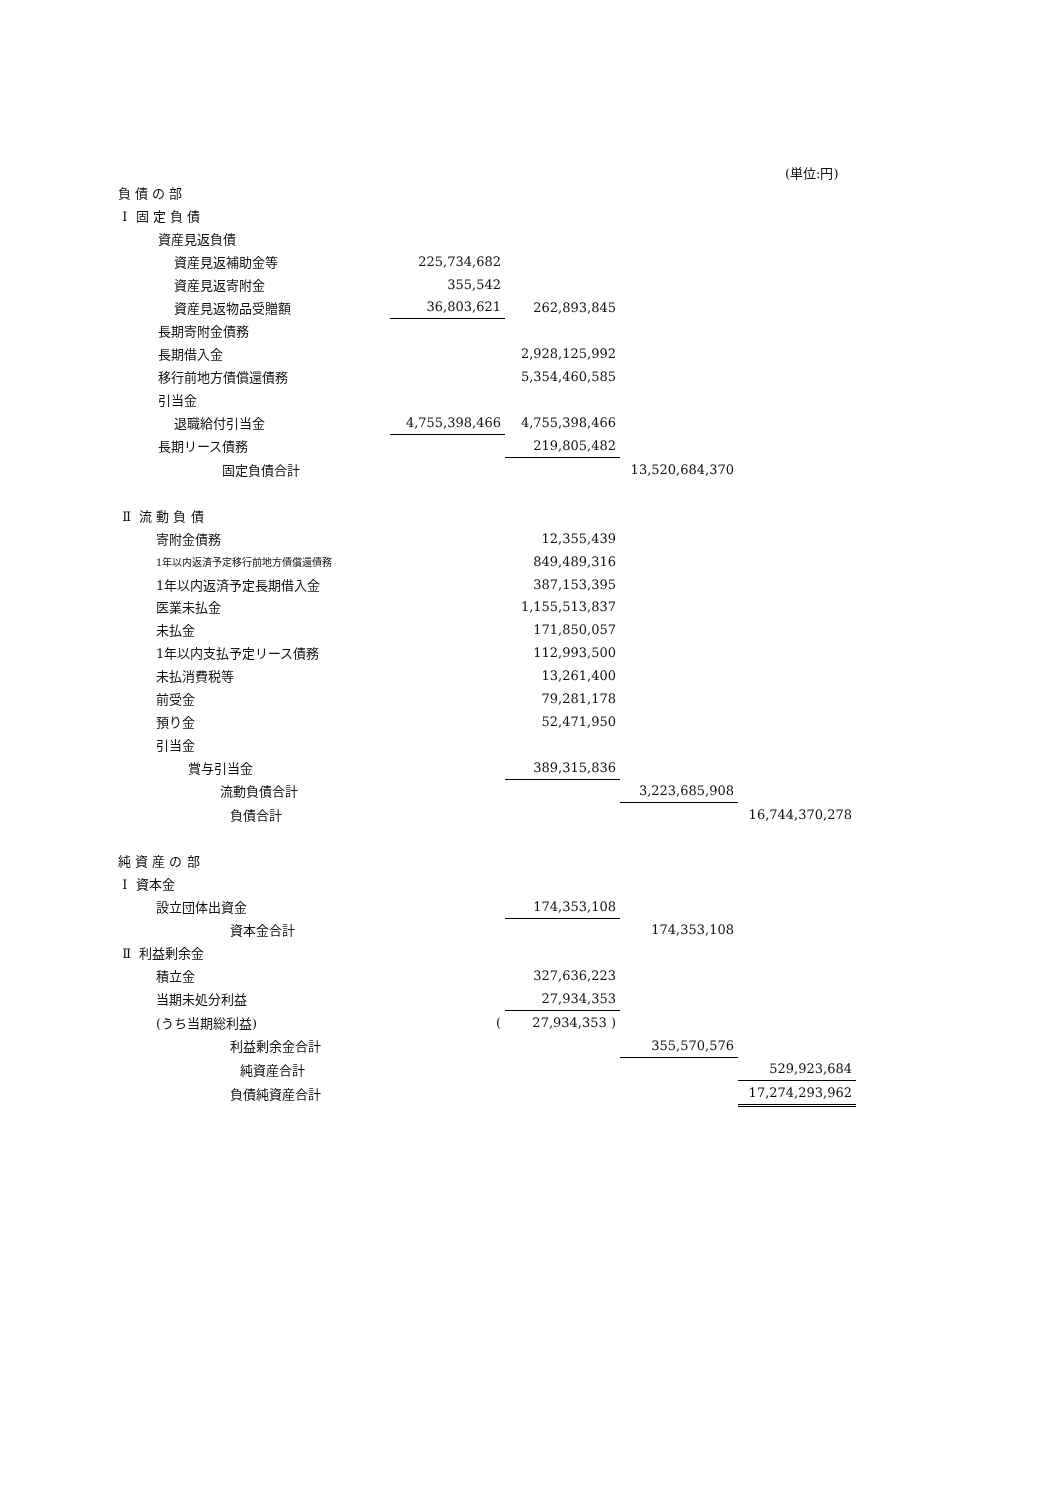(単位:円)
| 負 債 の 部 | | | | |
| Ⅰ 固 定 負 債 | | | | |
| 資産見返負債 | | | | |
| 資産見返補助金等 | 225,734,682 | | | |
| 資産見返寄附金 | 355,542 | | | |
| 資産見返物品受贈額 | 36,803,621 | 262,893,845 | | |
| 長期寄附金債務 | | | | |
| 長期借入金 | | 2,928,125,992 | | |
| 移行前地方債償還債務 | | 5,354,460,585 | | |
| 引当金 | | | | |
| 退職給付引当金 | 4,755,398,466 | 4,755,398,466 | | |
| 長期リース債務 | | 219,805,482 | | |
| 固定負債合計 | | | 13,520,684,370 | |
| Ⅱ 流 動 負 債 | | | | |
| 寄附金債務 | | 12,355,439 | | |
| 1年以内返済予定移行前地方債償還債務 | | 849,489,316 | | |
| 1年以内返済予定長期借入金 | | 387,153,395 | | |
| 医業未払金 | | 1,155,513,837 | | |
| 未払金 | | 171,850,057 | | |
| 1年以内支払予定リース債務 | | 112,993,500 | | |
| 未払消費税等 | | 13,261,400 | | |
| 前受金 | | 79,281,178 | | |
| 預り金 | | 52,471,950 | | |
| 引当金 | | | | |
| 賞与引当金 | | 389,315,836 | | |
| 流動負債合計 | | | 3,223,685,908 | |
| 負債合計 | | | | 16,744,370,278 |
| 純 資 産 の 部 | | | | |
| Ⅰ 資本金 | | | | |
| 設立団体出資金 | | 174,353,108 | | |
| 資本金合計 | | | 174,353,108 | |
| Ⅱ 利益剰余金 | | | | |
| 積立金 | | 327,636,223 | | |
| 当期未処分利益 | | 27,934,353 | | |
| (うち当期総利益) | ( | 27,934,353 ) | | |
| 利益剰余金合計 | | | 355,570,576 | |
| 純資産合計 | | | | 529,923,684 |
| 負債純資産合計 | | | | 17,274,293,962 |